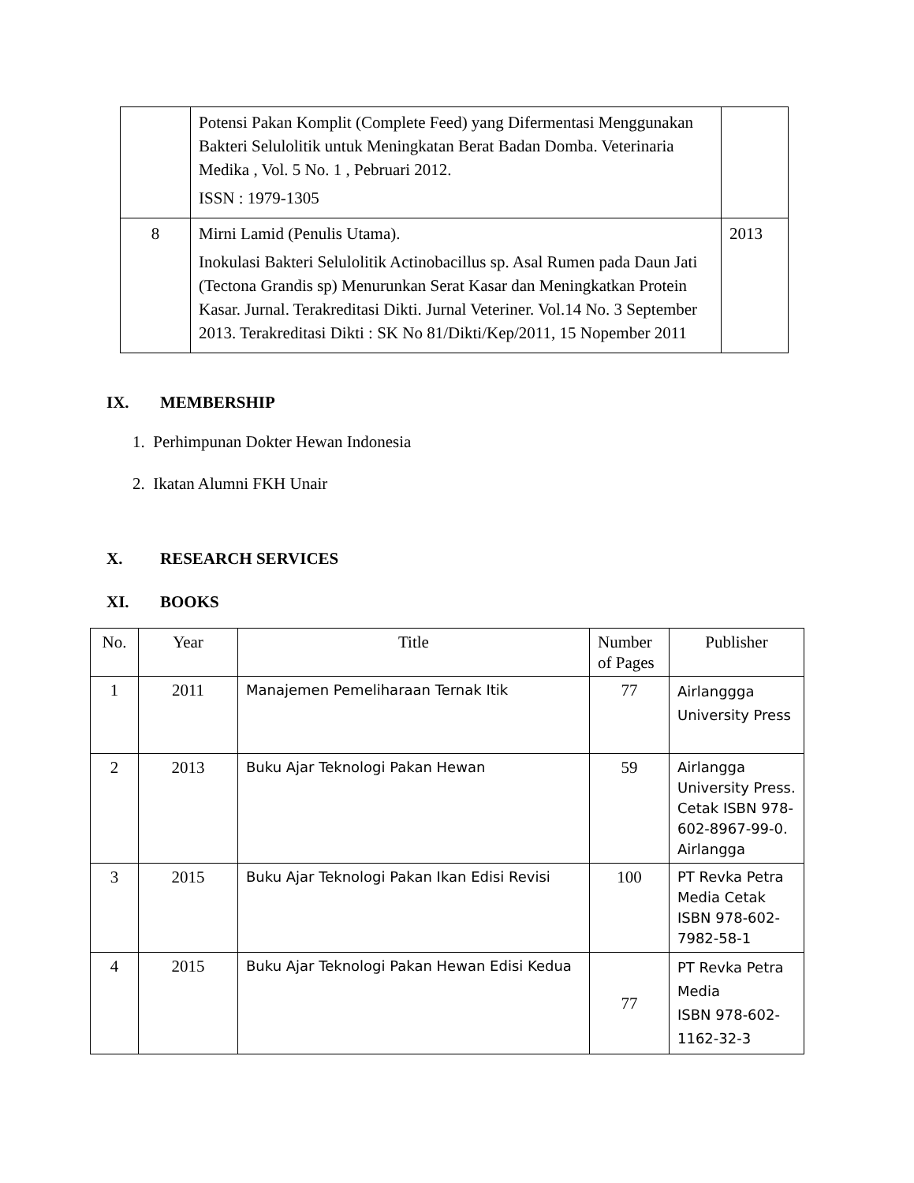| | Potensi Pakan Komplit (Complete Feed) yang Difermentasi Menggunakan Bakteri Selulolitik untuk Meningkatan Berat Badan Domba. Veterinaria Medika , Vol. 5 No. 1 , Pebruari 2012. ISSN : 1979-1305 | |
| 8 | Mirni Lamid (Penulis Utama). Inokulasi Bakteri Selulolitik Actinobacillus sp. Asal Rumen pada Daun Jati (Tectona Grandis sp) Menurunkan Serat Kasar dan Meningkatkan Protein Kasar. Jurnal. Terakreditasi Dikti. Jurnal Veteriner. Vol.14 No. 3 September 2013. Terakreditasi Dikti : SK No 81/Dikti/Kep/2011, 15 Nopember 2011 | 2013 |
IX. MEMBERSHIP
1. Perhimpunan Dokter Hewan Indonesia
2. Ikatan Alumni FKH Unair
X. RESEARCH SERVICES
XI. BOOKS
| No. | Year | Title | Number of Pages | Publisher |
| --- | --- | --- | --- | --- |
| 1 | 2011 | Manajemen Pemeliharaan Ternak Itik | 77 | Airlanggga University Press |
| 2 | 2013 | Buku Ajar Teknologi Pakan Hewan | 59 | Airlangga University Press. Cetak ISBN 978-602-8967-99-0. Airlangga |
| 3 | 2015 | Buku Ajar Teknologi Pakan Ikan Edisi Revisi | 100 | PT Revka Petra Media Cetak ISBN 978-602-7982-58-1 |
| 4 | 2015 | Buku Ajar Teknologi Pakan Hewan Edisi Kedua | 77 | PT Revka Petra Media ISBN 978-602-1162-32-3 |